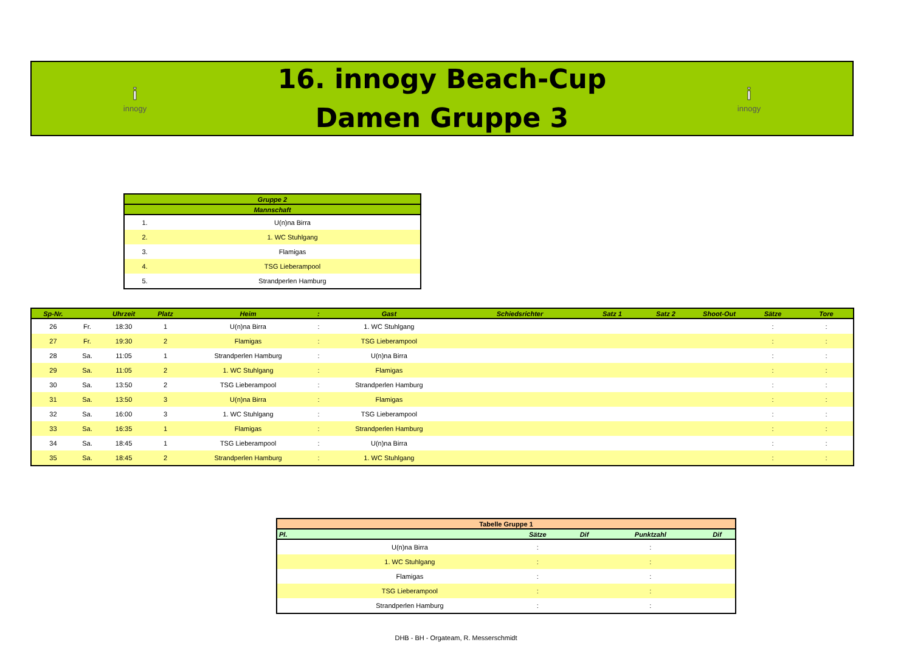iinnogy
16. innogy Beach-Cup
Damen Gruppe 3
iinnogy
| Gruppe 2 | |
| --- | --- |
| Mannschaft | |
| 1. | U(n)na Birra |
| 2. | 1. WC Stuhlgang |
| 3. | Flamigas |
| 4. | TSG Lieberampool |
| 5. | Strandperlen Hamburg |
| Sp-Nr. | | Uhrzeit | Platz | Heim | : | Gast | Schiedsrichter | Satz 1 | Satz 2 | Shoot-Out | Sätze | Tore |
| --- | --- | --- | --- | --- | --- | --- | --- | --- | --- | --- | --- | --- |
| 26 | Fr. | 18:30 | 1 | U(n)na Birra | : | 1. WC Stuhlgang | | | | | : | : |
| 27 | Fr. | 19:30 | 2 | Flamigas | : | TSG Lieberampool | | | | | : | : |
| 28 | Sa. | 11:05 | 1 | Strandperlen Hamburg | : | U(n)na Birra | | | | | : | : |
| 29 | Sa. | 11:05 | 2 | 1. WC Stuhlgang | : | Flamigas | | | | | : | : |
| 30 | Sa. | 13:50 | 2 | TSG Lieberampool | : | Strandperlen Hamburg | | | | | : | : |
| 31 | Sa. | 13:50 | 3 | U(n)na Birra | : | Flamigas | | | | | : | : |
| 32 | Sa. | 16:00 | 3 | 1. WC Stuhlgang | : | TSG Lieberampool | | | | | : | : |
| 33 | Sa. | 16:35 | 1 | Flamigas | : | Strandperlen Hamburg | | | | | : | : |
| 34 | Sa. | 18:45 | 1 | TSG Lieberampool | : | U(n)na Birra | | | | | : | : |
| 35 | Sa. | 18:45 | 2 | Strandperlen Hamburg | : | 1. WC Stuhlgang | | | | | : | : |
| Tabelle Gruppe 1 | | | | | |
| --- | --- | --- | --- | --- | --- |
| Pl. | | Sätze | Dif | Punktzahl | Dif |
| | U(n)na Birra | : | | : | |
| | 1. WC Stuhlgang | : | | : | |
| | Flamigas | : | | : | |
| | TSG Lieberampool | : | | : | |
| | Strandperlen Hamburg | : | | : | |
DHB - BH - Orgateam, R. Messerschmidt